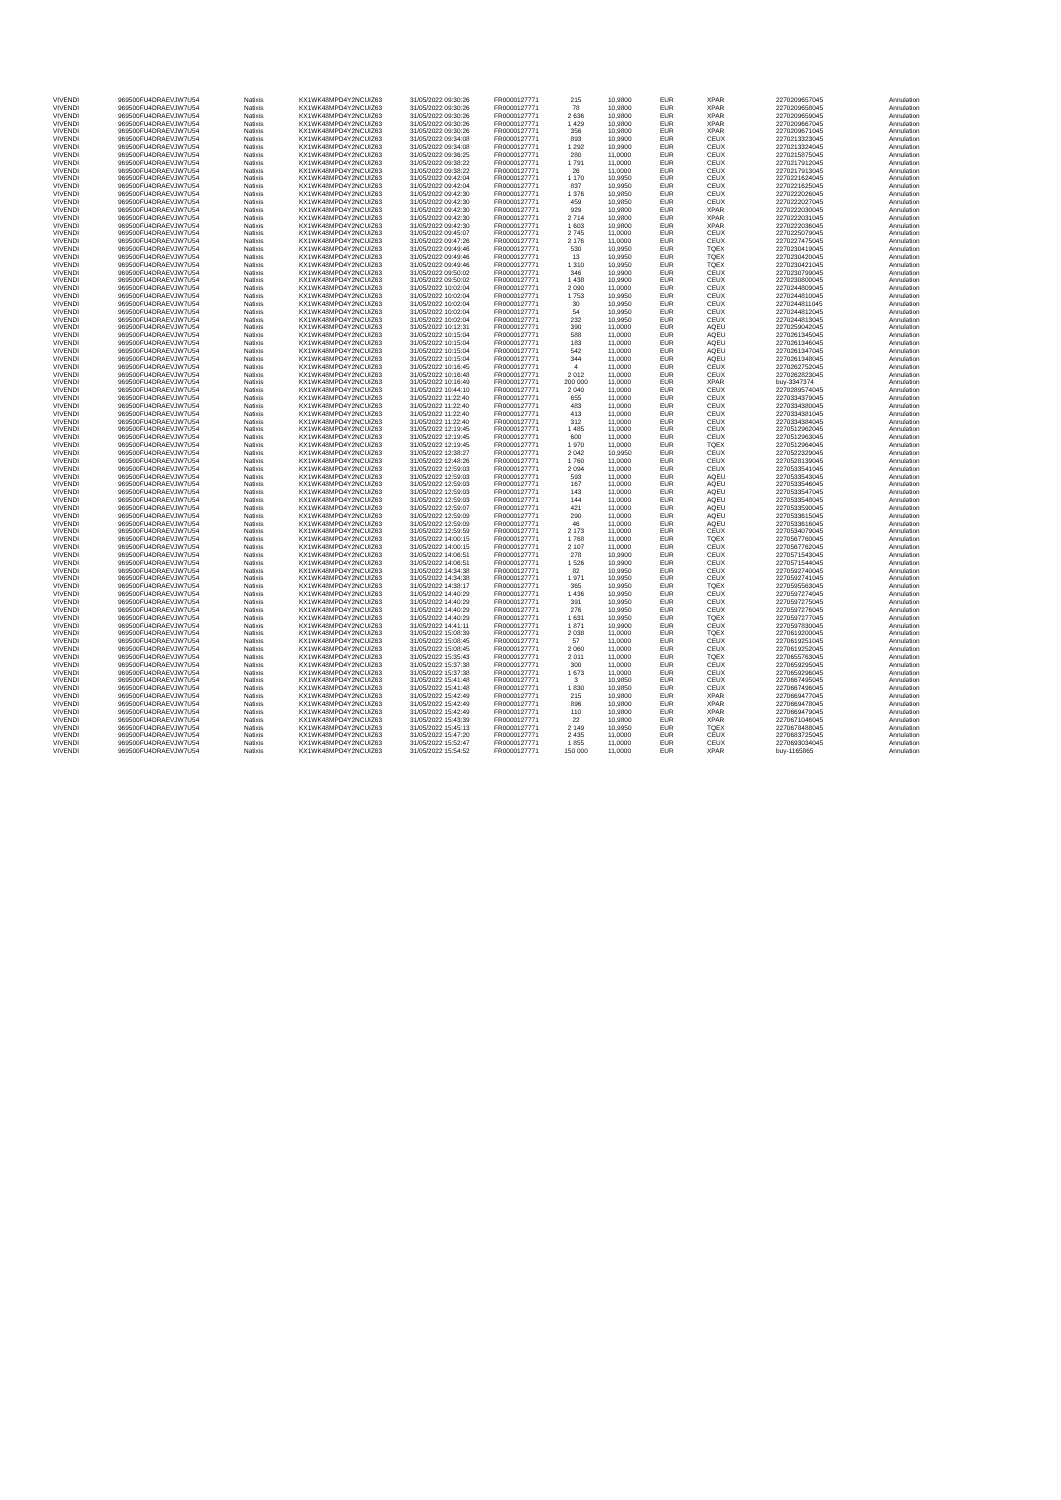| VIVENDI | 969500FU4DRAEVJW7U54 | Natixis | KX1WK48MPD4Y2NCUIZ63 | 31/05/2022 09:30:26 | FR0000127771 | 215 | 10,9800 | EUR | XPAR | 2270209657045 | Annulation |
| VIVENDI | 969500FU4DRAEVJW7U54 | Natixis | KX1WK48MPD4Y2NCUIZ63 | 31/05/2022 09:30:26 | FR0000127771 | 78 | 10,9800 | EUR | XPAR | 2270209658045 | Annulation |
| VIVENDI | 969500FU4DRAEVJW7U54 | Natixis | KX1WK48MPD4Y2NCUIZ63 | 31/05/2022 09:30:26 | FR0000127771 | 2 636 | 10,9800 | EUR | XPAR | 2270209659045 | Annulation |
| VIVENDI | 969500FU4DRAEVJW7U54 | Natixis | KX1WK48MPD4Y2NCUIZ63 | 31/05/2022 09:30:26 | FR0000127771 | 1 429 | 10,9800 | EUR | XPAR | 2270209667045 | Annulation |
| VIVENDI | 969500FU4DRAEVJW7U54 | Natixis | KX1WK48MPD4Y2NCUIZ63 | 31/05/2022 09:30:26 | FR0000127771 | 356 | 10,9800 | EUR | XPAR | 2270209671045 | Annulation |
| VIVENDI | 969500FU4DRAEVJW7U54 | Natixis | KX1WK48MPD4Y2NCUIZ63 | 31/05/2022 09:34:08 | FR0000127771 | 893 | 10,9900 | EUR | CEUX | 2270213323045 | Annulation |
| VIVENDI | 969500FU4DRAEVJW7U54 | Natixis | KX1WK48MPD4Y2NCUIZ63 | 31/05/2022 09:34:08 | FR0000127771 | 1 292 | 10,9900 | EUR | CEUX | 2270213324045 | Annulation |
| VIVENDI | 969500FU4DRAEVJW7U54 | Natixis | KX1WK48MPD4Y2NCUIZ63 | 31/05/2022 09:36:25 | FR0000127771 | 280 | 11,0000 | EUR | CEUX | 2270215875045 | Annulation |
| VIVENDI | 969500FU4DRAEVJW7U54 | Natixis | KX1WK48MPD4Y2NCUIZ63 | 31/05/2022 09:38:22 | FR0000127771 | 1 791 | 11,0000 | EUR | CEUX | 2270217912045 | Annulation |
| VIVENDI | 969500FU4DRAEVJW7U54 | Natixis | KX1WK48MPD4Y2NCUIZ63 | 31/05/2022 09:38:22 | FR0000127771 | 26 | 11,0000 | EUR | CEUX | 2270217913045 | Annulation |
| VIVENDI | 969500FU4DRAEVJW7U54 | Natixis | KX1WK48MPD4Y2NCUIZ63 | 31/05/2022 09:42:04 | FR0000127771 | 1 170 | 10,9950 | EUR | CEUX | 2270221624045 | Annulation |
| VIVENDI | 969500FU4DRAEVJW7U54 | Natixis | KX1WK48MPD4Y2NCUIZ63 | 31/05/2022 09:42:04 | FR0000127771 | 837 | 10,9950 | EUR | CEUX | 2270221625045 | Annulation |
| VIVENDI | 969500FU4DRAEVJW7U54 | Natixis | KX1WK48MPD4Y2NCUIZ63 | 31/05/2022 09:42:30 | FR0000127771 | 1 376 | 10,9850 | EUR | CEUX | 2270222026045 | Annulation |
| VIVENDI | 969500FU4DRAEVJW7U54 | Natixis | KX1WK48MPD4Y2NCUIZ63 | 31/05/2022 09:42:30 | FR0000127771 | 459 | 10,9850 | EUR | CEUX | 2270222027045 | Annulation |
| VIVENDI | 969500FU4DRAEVJW7U54 | Natixis | KX1WK48MPD4Y2NCUIZ63 | 31/05/2022 09:42:30 | FR0000127771 | 929 | 10,9800 | EUR | XPAR | 2270222030045 | Annulation |
| VIVENDI | 969500FU4DRAEVJW7U54 | Natixis | KX1WK48MPD4Y2NCUIZ63 | 31/05/2022 09:42:30 | FR0000127771 | 2 714 | 10,9800 | EUR | XPAR | 2270222031045 | Annulation |
| VIVENDI | 969500FU4DRAEVJW7U54 | Natixis | KX1WK48MPD4Y2NCUIZ63 | 31/05/2022 09:42:30 | FR0000127771 | 1 603 | 10,9800 | EUR | XPAR | 2270222036045 | Annulation |
| VIVENDI | 969500FU4DRAEVJW7U54 | Natixis | KX1WK48MPD4Y2NCUIZ63 | 31/05/2022 09:45:07 | FR0000127771 | 2 745 | 11,0000 | EUR | CEUX | 2270225079045 | Annulation |
| VIVENDI | 969500FU4DRAEVJW7U54 | Natixis | KX1WK48MPD4Y2NCUIZ63 | 31/05/2022 09:47:26 | FR0000127771 | 2 176 | 11,0000 | EUR | CEUX | 2270227475045 | Annulation |
| VIVENDI | 969500FU4DRAEVJW7U54 | Natixis | KX1WK48MPD4Y2NCUIZ63 | 31/05/2022 09:49:46 | FR0000127771 | 530 | 10,9950 | EUR | TQEX | 2270230419045 | Annulation |
| VIVENDI | 969500FU4DRAEVJW7U54 | Natixis | KX1WK48MPD4Y2NCUIZ63 | 31/05/2022 09:49:46 | FR0000127771 | 13 | 10,9950 | EUR | TQEX | 2270230420045 | Annulation |
| VIVENDI | 969500FU4DRAEVJW7U54 | Natixis | KX1WK48MPD4Y2NCUIZ63 | 31/05/2022 09:49:46 | FR0000127771 | 1 310 | 10,9950 | EUR | TQEX | 2270230421045 | Annulation |
| VIVENDI | 969500FU4DRAEVJW7U54 | Natixis | KX1WK48MPD4Y2NCUIZ63 | 31/05/2022 09:50:02 | FR0000127771 | 346 | 10,9900 | EUR | CEUX | 2270230799045 | Annulation |
| VIVENDI | 969500FU4DRAEVJW7U54 | Natixis | KX1WK48MPD4Y2NCUIZ63 | 31/05/2022 09:50:02 | FR0000127771 | 1 438 | 10,9900 | EUR | CEUX | 2270230800045 | Annulation |
| VIVENDI | 969500FU4DRAEVJW7U54 | Natixis | KX1WK48MPD4Y2NCUIZ63 | 31/05/2022 10:02:04 | FR0000127771 | 2 090 | 11,0000 | EUR | CEUX | 2270244809045 | Annulation |
| VIVENDI | 969500FU4DRAEVJW7U54 | Natixis | KX1WK48MPD4Y2NCUIZ63 | 31/05/2022 10:02:04 | FR0000127771 | 1 753 | 10,9950 | EUR | CEUX | 2270244810045 | Annulation |
| VIVENDI | 969500FU4DRAEVJW7U54 | Natixis | KX1WK48MPD4Y2NCUIZ63 | 31/05/2022 10:02:04 | FR0000127771 | 30 | 10,9950 | EUR | CEUX | 2270244811045 | Annulation |
| VIVENDI | 969500FU4DRAEVJW7U54 | Natixis | KX1WK48MPD4Y2NCUIZ63 | 31/05/2022 10:02:04 | FR0000127771 | 54 | 10,9950 | EUR | CEUX | 2270244812045 | Annulation |
| VIVENDI | 969500FU4DRAEVJW7U54 | Natixis | KX1WK48MPD4Y2NCUIZ63 | 31/05/2022 10:02:04 | FR0000127771 | 232 | 10,9950 | EUR | CEUX | 2270244813045 | Annulation |
| VIVENDI | 969500FU4DRAEVJW7U54 | Natixis | KX1WK48MPD4Y2NCUIZ63 | 31/05/2022 10:12:31 | FR0000127771 | 390 | 11,0000 | EUR | AQEU | 2270259042045 | Annulation |
| VIVENDI | 969500FU4DRAEVJW7U54 | Natixis | KX1WK48MPD4Y2NCUIZ63 | 31/05/2022 10:15:04 | FR0000127771 | 588 | 11,0000 | EUR | AQEU | 2270261345045 | Annulation |
| VIVENDI | 969500FU4DRAEVJW7U54 | Natixis | KX1WK48MPD4Y2NCUIZ63 | 31/05/2022 10:15:04 | FR0000127771 | 183 | 11,0000 | EUR | AQEU | 2270261346045 | Annulation |
| VIVENDI | 969500FU4DRAEVJW7U54 | Natixis | KX1WK48MPD4Y2NCUIZ63 | 31/05/2022 10:15:04 | FR0000127771 | 542 | 11,0000 | EUR | AQEU | 2270261347045 | Annulation |
| VIVENDI | 969500FU4DRAEVJW7U54 | Natixis | KX1WK48MPD4Y2NCUIZ63 | 31/05/2022 10:15:04 | FR0000127771 | 344 | 11,0000 | EUR | AQEU | 2270261348045 | Annulation |
| VIVENDI | 969500FU4DRAEVJW7U54 | Natixis | KX1WK48MPD4Y2NCUIZ63 | 31/05/2022 10:16:45 | FR0000127771 | 4 | 11,0000 | EUR | CEUX | 2270262752045 | Annulation |
| VIVENDI | 969500FU4DRAEVJW7U54 | Natixis | KX1WK48MPD4Y2NCUIZ63 | 31/05/2022 10:16:48 | FR0000127771 | 2 012 | 11,0000 | EUR | CEUX | 2270262823045 | Annulation |
| VIVENDI | 969500FU4DRAEVJW7U54 | Natixis | KX1WK48MPD4Y2NCUIZ63 | 31/05/2022 10:16:49 | FR0000127771 | 200 000 | 11,0000 | EUR | XPAR | buy-3347374 | Annulation |
| VIVENDI | 969500FU4DRAEVJW7U54 | Natixis | KX1WK48MPD4Y2NCUIZ63 | 31/05/2022 10:44:10 | FR0000127771 | 2 040 | 11,0000 | EUR | CEUX | 2270289574045 | Annulation |
| VIVENDI | 969500FU4DRAEVJW7U54 | Natixis | KX1WK48MPD4Y2NCUIZ63 | 31/05/2022 11:22:40 | FR0000127771 | 655 | 11,0000 | EUR | CEUX | 2270334379045 | Annulation |
| VIVENDI | 969500FU4DRAEVJW7U54 | Natixis | KX1WK48MPD4Y2NCUIZ63 | 31/05/2022 11:22:40 | FR0000127771 | 483 | 11,0000 | EUR | CEUX | 2270334380045 | Annulation |
| VIVENDI | 969500FU4DRAEVJW7U54 | Natixis | KX1WK48MPD4Y2NCUIZ63 | 31/05/2022 11:22:40 | FR0000127771 | 413 | 11,0000 | EUR | CEUX | 2270334381045 | Annulation |
| VIVENDI | 969500FU4DRAEVJW7U54 | Natixis | KX1WK48MPD4Y2NCUIZ63 | 31/05/2022 11:22:40 | FR0000127771 | 312 | 11,0000 | EUR | CEUX | 2270334384045 | Annulation |
| VIVENDI | 969500FU4DRAEVJW7U54 | Natixis | KX1WK48MPD4Y2NCUIZ63 | 31/05/2022 12:19:45 | FR0000127771 | 1 485 | 11,0000 | EUR | CEUX | 2270512962045 | Annulation |
| VIVENDI | 969500FU4DRAEVJW7U54 | Natixis | KX1WK48MPD4Y2NCUIZ63 | 31/05/2022 12:19:45 | FR0000127771 | 600 | 11,0000 | EUR | CEUX | 2270512963045 | Annulation |
| VIVENDI | 969500FU4DRAEVJW7U54 | Natixis | KX1WK48MPD4Y2NCUIZ63 | 31/05/2022 12:19:45 | FR0000127771 | 1 970 | 11,0000 | EUR | TQEX | 2270512964045 | Annulation |
| VIVENDI | 969500FU4DRAEVJW7U54 | Natixis | KX1WK48MPD4Y2NCUIZ63 | 31/05/2022 12:38:27 | FR0000127771 | 2 042 | 10,9950 | EUR | CEUX | 2270522329045 | Annulation |
| VIVENDI | 969500FU4DRAEVJW7U54 | Natixis | KX1WK48MPD4Y2NCUIZ63 | 31/05/2022 12:48:26 | FR0000127771 | 1 760 | 11,0000 | EUR | CEUX | 2270528139045 | Annulation |
| VIVENDI | 969500FU4DRAEVJW7U54 | Natixis | KX1WK48MPD4Y2NCUIZ63 | 31/05/2022 12:59:03 | FR0000127771 | 2 094 | 11,0000 | EUR | CEUX | 2270533541045 | Annulation |
| VIVENDI | 969500FU4DRAEVJW7U54 | Natixis | KX1WK48MPD4Y2NCUIZ63 | 31/05/2022 12:59:03 | FR0000127771 | 593 | 11,0000 | EUR | AQEU | 2270533543045 | Annulation |
| VIVENDI | 969500FU4DRAEVJW7U54 | Natixis | KX1WK48MPD4Y2NCUIZ63 | 31/05/2022 12:59:03 | FR0000127771 | 167 | 11,0000 | EUR | AQEU | 2270533546045 | Annulation |
| VIVENDI | 969500FU4DRAEVJW7U54 | Natixis | KX1WK48MPD4Y2NCUIZ63 | 31/05/2022 12:59:03 | FR0000127771 | 143 | 11,0000 | EUR | AQEU | 2270533547045 | Annulation |
| VIVENDI | 969500FU4DRAEVJW7U54 | Natixis | KX1WK48MPD4Y2NCUIZ63 | 31/05/2022 12:59:03 | FR0000127771 | 144 | 11,0000 | EUR | AQEU | 2270533548045 | Annulation |
| VIVENDI | 969500FU4DRAEVJW7U54 | Natixis | KX1WK48MPD4Y2NCUIZ63 | 31/05/2022 12:59:07 | FR0000127771 | 421 | 11,0000 | EUR | AQEU | 2270533590045 | Annulation |
| VIVENDI | 969500FU4DRAEVJW7U54 | Natixis | KX1WK48MPD4Y2NCUIZ63 | 31/05/2022 12:59:09 | FR0000127771 | 290 | 11,0000 | EUR | AQEU | 2270533615045 | Annulation |
| VIVENDI | 969500FU4DRAEVJW7U54 | Natixis | KX1WK48MPD4Y2NCUIZ63 | 31/05/2022 12:59:09 | FR0000127771 | 46 | 11,0000 | EUR | AQEU | 2270533616045 | Annulation |
| VIVENDI | 969500FU4DRAEVJW7U54 | Natixis | KX1WK48MPD4Y2NCUIZ63 | 31/05/2022 12:59:59 | FR0000127771 | 2 173 | 11,0000 | EUR | CEUX | 2270534079045 | Annulation |
| VIVENDI | 969500FU4DRAEVJW7U54 | Natixis | KX1WK48MPD4Y2NCUIZ63 | 31/05/2022 14:00:15 | FR0000127771 | 1 768 | 11,0000 | EUR | TQEX | 2270567760045 | Annulation |
| VIVENDI | 969500FU4DRAEVJW7U54 | Natixis | KX1WK48MPD4Y2NCUIZ63 | 31/05/2022 14:00:15 | FR0000127771 | 2 107 | 11,0000 | EUR | CEUX | 2270567762045 | Annulation |
| VIVENDI | 969500FU4DRAEVJW7U54 | Natixis | KX1WK48MPD4Y2NCUIZ63 | 31/05/2022 14:06:51 | FR0000127771 | 278 | 10,9900 | EUR | CEUX | 2270571543045 | Annulation |
| VIVENDI | 969500FU4DRAEVJW7U54 | Natixis | KX1WK48MPD4Y2NCUIZ63 | 31/05/2022 14:06:51 | FR0000127771 | 1 526 | 10,9900 | EUR | CEUX | 2270571544045 | Annulation |
| VIVENDI | 969500FU4DRAEVJW7U54 | Natixis | KX1WK48MPD4Y2NCUIZ63 | 31/05/2022 14:34:38 | FR0000127771 | 82 | 10,9950 | EUR | CEUX | 2270592740045 | Annulation |
| VIVENDI | 969500FU4DRAEVJW7U54 | Natixis | KX1WK48MPD4Y2NCUIZ63 | 31/05/2022 14:34:38 | FR0000127771 | 1 971 | 10,9950 | EUR | CEUX | 2270592741045 | Annulation |
| VIVENDI | 969500FU4DRAEVJW7U54 | Natixis | KX1WK48MPD4Y2NCUIZ63 | 31/05/2022 14:38:17 | FR0000127771 | 365 | 10,9950 | EUR | TQEX | 2270595563045 | Annulation |
| VIVENDI | 969500FU4DRAEVJW7U54 | Natixis | KX1WK48MPD4Y2NCUIZ63 | 31/05/2022 14:40:29 | FR0000127771 | 1 436 | 10,9950 | EUR | CEUX | 2270597274045 | Annulation |
| VIVENDI | 969500FU4DRAEVJW7U54 | Natixis | KX1WK48MPD4Y2NCUIZ63 | 31/05/2022 14:40:29 | FR0000127771 | 391 | 10,9950 | EUR | CEUX | 2270597275045 | Annulation |
| VIVENDI | 969500FU4DRAEVJW7U54 | Natixis | KX1WK48MPD4Y2NCUIZ63 | 31/05/2022 14:40:29 | FR0000127771 | 276 | 10,9950 | EUR | CEUX | 2270597276045 | Annulation |
| VIVENDI | 969500FU4DRAEVJW7U54 | Natixis | KX1WK48MPD4Y2NCUIZ63 | 31/05/2022 14:40:29 | FR0000127771 | 1 631 | 10,9950 | EUR | TQEX | 2270597277045 | Annulation |
| VIVENDI | 969500FU4DRAEVJW7U54 | Natixis | KX1WK48MPD4Y2NCUIZ63 | 31/05/2022 14:41:11 | FR0000127771 | 1 871 | 10,9900 | EUR | CEUX | 2270597830045 | Annulation |
| VIVENDI | 969500FU4DRAEVJW7U54 | Natixis | KX1WK48MPD4Y2NCUIZ63 | 31/05/2022 15:08:39 | FR0000127771 | 2 038 | 11,0000 | EUR | TQEX | 2270619200045 | Annulation |
| VIVENDI | 969500FU4DRAEVJW7U54 | Natixis | KX1WK48MPD4Y2NCUIZ63 | 31/05/2022 15:08:45 | FR0000127771 | 57 | 11,0000 | EUR | CEUX | 2270619251045 | Annulation |
| VIVENDI | 969500FU4DRAEVJW7U54 | Natixis | KX1WK48MPD4Y2NCUIZ63 | 31/05/2022 15:08:45 | FR0000127771 | 2 060 | 11,0000 | EUR | CEUX | 2270619252045 | Annulation |
| VIVENDI | 969500FU4DRAEVJW7U54 | Natixis | KX1WK48MPD4Y2NCUIZ63 | 31/05/2022 15:35:43 | FR0000127771 | 2 011 | 11,0000 | EUR | TQEX | 2270655763045 | Annulation |
| VIVENDI | 969500FU4DRAEVJW7U54 | Natixis | KX1WK48MPD4Y2NCUIZ63 | 31/05/2022 15:37:38 | FR0000127771 | 300 | 11,0000 | EUR | CEUX | 2270659295045 | Annulation |
| VIVENDI | 969500FU4DRAEVJW7U54 | Natixis | KX1WK48MPD4Y2NCUIZ63 | 31/05/2022 15:37:38 | FR0000127771 | 1 673 | 11,0000 | EUR | CEUX | 2270659296045 | Annulation |
| VIVENDI | 969500FU4DRAEVJW7U54 | Natixis | KX1WK48MPD4Y2NCUIZ63 | 31/05/2022 15:41:48 | FR0000127771 | 3 | 10,9850 | EUR | CEUX | 2270667495045 | Annulation |
| VIVENDI | 969500FU4DRAEVJW7U54 | Natixis | KX1WK48MPD4Y2NCUIZ63 | 31/05/2022 15:41:48 | FR0000127771 | 1 830 | 10,9850 | EUR | CEUX | 2270667496045 | Annulation |
| VIVENDI | 969500FU4DRAEVJW7U54 | Natixis | KX1WK48MPD4Y2NCUIZ63 | 31/05/2022 15:42:49 | FR0000127771 | 215 | 10,9800 | EUR | XPAR | 2270669477045 | Annulation |
| VIVENDI | 969500FU4DRAEVJW7U54 | Natixis | KX1WK48MPD4Y2NCUIZ63 | 31/05/2022 15:42:49 | FR0000127771 | 896 | 10,9800 | EUR | XPAR | 2270669478045 | Annulation |
| VIVENDI | 969500FU4DRAEVJW7U54 | Natixis | KX1WK48MPD4Y2NCUIZ63 | 31/05/2022 15:42:49 | FR0000127771 | 110 | 10,9800 | EUR | XPAR | 2270669479045 | Annulation |
| VIVENDI | 969500FU4DRAEVJW7U54 | Natixis | KX1WK48MPD4Y2NCUIZ63 | 31/05/2022 15:43:39 | FR0000127771 | 22 | 10,9800 | EUR | XPAR | 2270671046045 | Annulation |
| VIVENDI | 969500FU4DRAEVJW7U54 | Natixis | KX1WK48MPD4Y2NCUIZ63 | 31/05/2022 15:45:13 | FR0000127771 | 2 149 | 10,9950 | EUR | TQEX | 2270678488045 | Annulation |
| VIVENDI | 969500FU4DRAEVJW7U54 | Natixis | KX1WK48MPD4Y2NCUIZ63 | 31/05/2022 15:47:20 | FR0000127771 | 2 435 | 11,0000 | EUR | CEUX | 2270683725045 | Annulation |
| VIVENDI | 969500FU4DRAEVJW7U54 | Natixis | KX1WK48MPD4Y2NCUIZ63 | 31/05/2022 15:52:47 | FR0000127771 | 1 855 | 11,0000 | EUR | CEUX | 2270693034045 | Annulation |
| VIVENDI | 969500FU4DRAEVJW7U54 | Natixis | KX1WK48MPD4Y2NCUIZ63 | 31/05/2022 15:54:52 | FR0000127771 | 150 000 | 11,0000 | EUR | XPAR | buy-1165865 | Annulation |